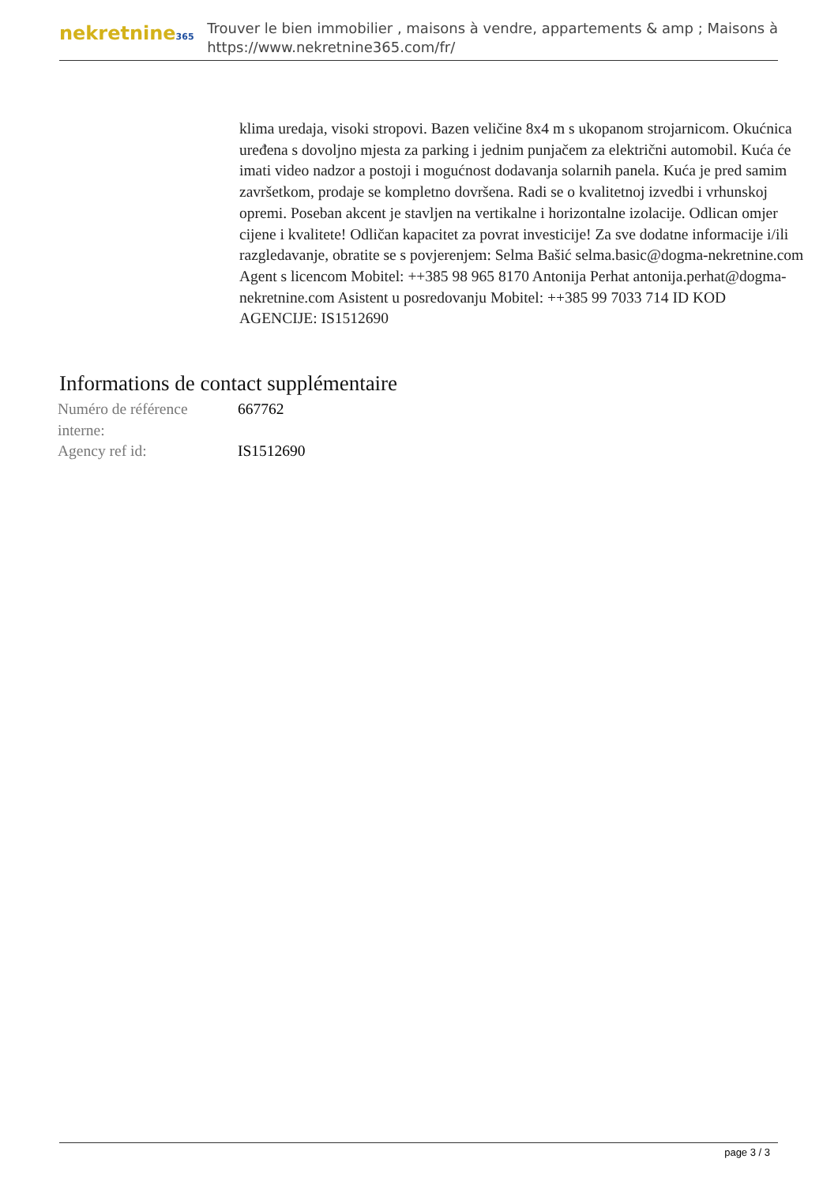nekretnine365
Trouver le bien immobilier , maisons à vendre, appartements & amp ; Maisons à
https://www.nekretnine365.com/fr/
klima uredaja, visoki stropovi. Bazen veličine 8x4 m s ukopanom strojarnicom. Okućnica uređena s dovoljno mjesta za parking i jednim punjačem za električni automobil. Kuća će imati video nadzor a postoji i mogućnost dodavanja solarnih panela. Kuća je pred samim završetkom, prodaje se kompletno dovršena. Radi se o kvalitetnoj izvedbi i vrhunskoj opremi. Poseban akcent je stavljen na vertikalne i horizontalne izolacije. Odlican omjer cijene i kvalitete! Odličan kapacitet za povrat investicije! Za sve dodatne informacije i/ili razgledavanje, obratite se s povjerenjem: Selma Bašić selma.basic@dogma-nekretnine.com Agent s licencom Mobitel: ++385 98 965 8170 Antonija Perhat antonija.perhat@dogma-nekretnine.com Asistent u posredovanju Mobitel: ++385 99 7033 714 ID KOD AGENCIJE: IS1512690
Informations de contact supplémentaire
| Numéro de référence interne: | 667762 |
| Agency ref id: | IS1512690 |
page 3 / 3